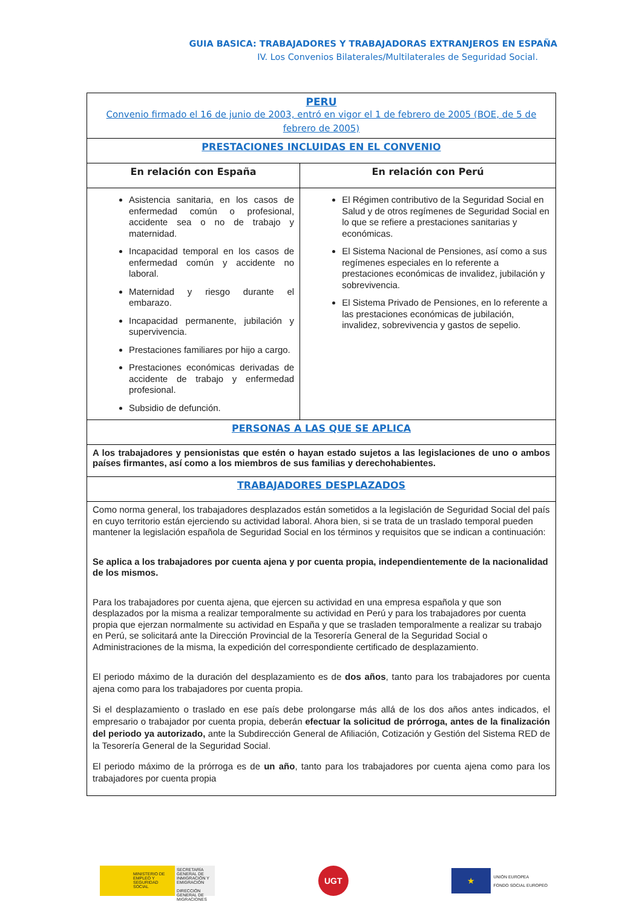GUIA BASICA: TRABAJADORES Y TRABAJADORAS EXTRANJEROS EN ESPAÑA
IV. Los Convenios Bilaterales/Multilaterales de Seguridad Social.
| PERU Convenio firmado el 16 de junio de 2003, entró en vigor el 1 de febrero de 2005 (BOE, de 5 de febrero de 2005) | |
| PRESTACIONES INCLUIDAS EN EL CONVENIO | |
| En relación con España | En relación con Perú |
| Asistencia sanitaria, en los casos de enfermedad común o profesional, accidente sea o no de trabajo y maternidad. Incapacidad temporal en los casos de enfermedad común y accidente no laboral. Maternidad y riesgo durante el embarazo. Incapacidad permanente, jubilación y supervivencia. Prestaciones familiares por hijo a cargo. Prestaciones económicas derivadas de accidente de trabajo y enfermedad profesional. Subsidio de defunción. | El Régimen contributivo de la Seguridad Social en Salud y de otros regímenes de Seguridad Social en lo que se refiere a prestaciones sanitarias y económicas. El Sistema Nacional de Pensiones, así como a sus regímenes especiales en lo referente a prestaciones económicas de invalidez, jubilación y sobrevivencia. El Sistema Privado de Pensiones, en lo referente a las prestaciones económicas de jubilación, invalidez, sobrevivencia y gastos de sepelio. |
| PERSONAS A LAS QUE SE APLICA | |
| A los trabajadores y pensionistas que estén o hayan estado sujetos a las legislaciones de uno o ambos países firmantes, así como a los miembros de sus familias y derechohabientes. | |
| TRABAJADORES DESPLAZADOS | |
| Como norma general, los trabajadores desplazados están sometidos a la legislación de Seguridad Social del país en cuyo territorio están ejerciendo su actividad laboral. Ahora bien, si se trata de un traslado temporal pueden mantener la legislación española de Seguridad Social en los términos y requisitos que se indican a continuación: Se aplica a los trabajadores por cuenta ajena y por cuenta propia, independientemente de la nacionalidad de los mismos. Para los trabajadores por cuenta ajena, que ejercen su actividad en una empresa española y que son desplazados por la misma a realizar temporalmente su actividad en Perú y para los trabajadores por cuenta propia que ejerzan normalmente su actividad en España y que se trasladen temporalmente a realizar su trabajo en Perú, se solicitará ante la Dirección Provincial de la Tesorería General de la Seguridad Social o Administraciones de la misma, la expedición del correspondiente certificado de desplazamiento. El periodo máximo de la duración del desplazamiento es de dos años , tanto para los trabajadores por cuenta ajena como para los trabajadores por cuenta propia. Si el desplazamiento o traslado en ese país debe prolongarse más allá de los dos años antes indicados, el empresario o trabajador por cuenta propia, deberán efectuar la solicitud de prórroga, antes de la finalización del periodo ya autorizado, ante la Subdirección General de Afiliación, Cotización y Gestión del Sistema RED de la Tesorería General de la Seguridad Social. El periodo máximo de la prórroga es de un año , tanto para los trabajadores por cuenta ajena como para los trabajadores por cuenta propia | |
MINISTERIO DE EMPLEO Y SEGURIDAD SOCIAL
SECRETARÍA GENERAL DE INMIGRACIÓN Y EMIGRACIÓN
DIRECCIÓN GENERAL DE MIGRACIONES
UGT
★
UNIÓN EUROPEA
FONDO SOCIAL EUROPEO